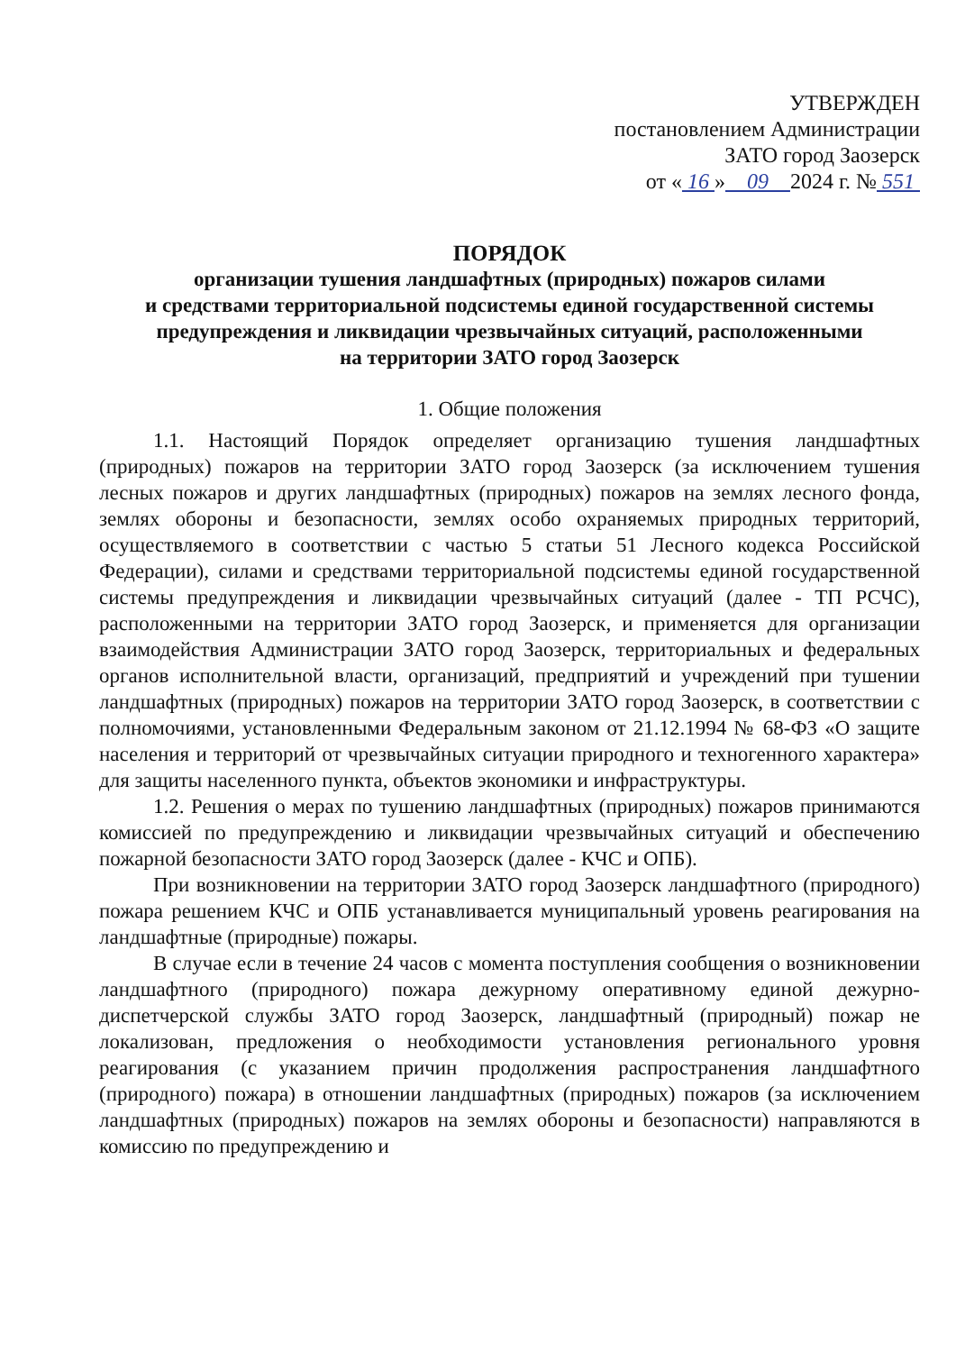УТВЕРЖДЕН
постановлением Администрации
ЗАТО город Заозерск
от « 16 » 09 2024 г. № 551
ПОРЯДОК
организации тушения ландшафтных (природных) пожаров силами
и средствами территориальной подсистемы единой государственной системы предупреждения и ликвидации чрезвычайных ситуаций, расположенными
на территории ЗАТО город Заозерск
1. Общие положения
1.1. Настоящий Порядок определяет организацию тушения ландшафтных (природных) пожаров на территории ЗАТО город Заозерск (за исключением тушения лесных пожаров и других ландшафтных (природных) пожаров на землях лесного фонда, землях обороны и безопасности, землях особо охраняемых природных территорий, осуществляемого в соответствии с частью 5 статьи 51 Лесного кодекса Российской Федерации), силами и средствами территориальной подсистемы единой государственной системы предупреждения и ликвидации чрезвычайных ситуаций (далее - ТП РСЧС), расположенными на территории ЗАТО город Заозерск, и применяется для организации взаимодействия Администрации ЗАТО город Заозерск, территориальных и федеральных органов исполнительной власти, организаций, предприятий и учреждений при тушении ландшафтных (природных) пожаров на территории ЗАТО город Заозерск, в соответствии с полномочиями, установленными Федеральным законом от 21.12.1994 № 68-ФЗ «О защите населения и территорий от чрезвычайных ситуации природного и техногенного характера» для защиты населенного пункта, объектов экономики и инфраструктуры.
1.2. Решения о мерах по тушению ландшафтных (природных) пожаров принимаются комиссией по предупреждению и ликвидации чрезвычайных ситуаций и обеспечению пожарной безопасности ЗАТО город Заозерск (далее - КЧС и ОПБ).
При возникновении на территории ЗАТО город Заозерск ландшафтного (природного) пожара решением КЧС и ОПБ устанавливается муниципальный уровень реагирования на ландшафтные (природные) пожары.
В случае если в течение 24 часов с момента поступления сообщения о возникновении ландшафтного (природного) пожара дежурному оперативному единой дежурно-диспетчерской службы ЗАТО город Заозерск, ландшафтный (природный) пожар не локализован, предложения о необходимости установления регионального уровня реагирования (с указанием причин продолжения распространения ландшафтного (природного) пожара) в отношении ландшафтных (природных) пожаров (за исключением ландшафтных (природных) пожаров на землях обороны и безопасности) направляются в комиссию по предупреждению и